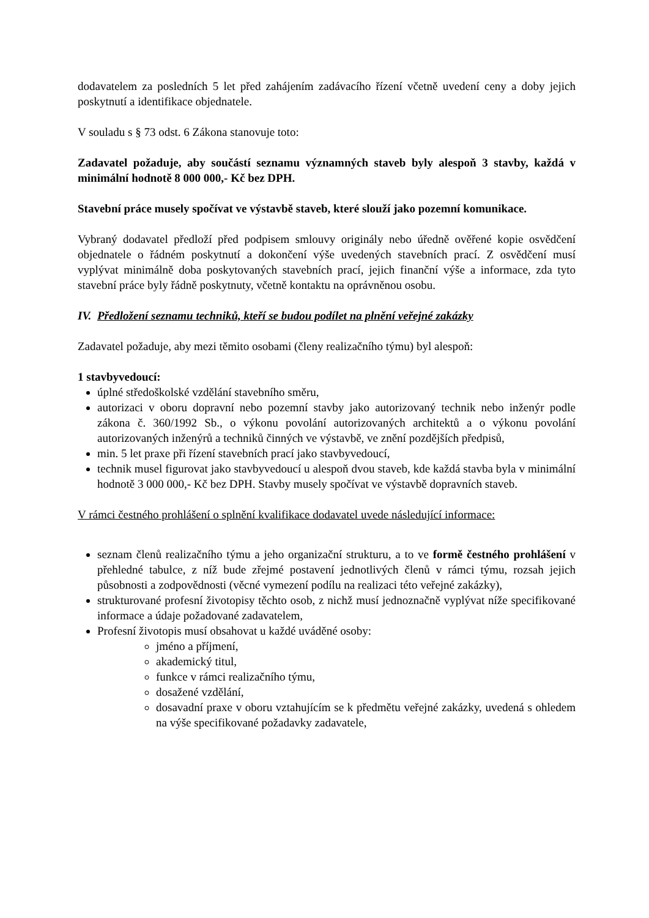dodavatelem za posledních 5 let před zahájením zadávacího řízení včetně uvedení ceny a doby jejich poskytnutí a identifikace objednatele.
V souladu s § 73 odst. 6 Zákona stanovuje toto:
Zadavatel požaduje, aby součástí seznamu významných staveb byly alespoň 3 stavby, každá v minimální hodnotě 8 000 000,- Kč bez DPH.
Stavební práce musely spočívat ve výstavbě staveb, které slouží jako pozemní komunikace.
Vybraný dodavatel předloží před podpisem smlouvy originály nebo úředně ověřené kopie osvědčení objednatele o řádném poskytnutí a dokončení výše uvedených stavebních prací. Z osvědčení musí vyplývat minimálně doba poskytovaných stavebních prací, jejich finanční výše a informace, zda tyto stavební práce byly řádně poskytnuty, včetně kontaktu na oprávněnou osobu.
IV. Předložení seznamu techniků, kteří se budou podílet na plnění veřejné zakázky
Zadavatel požaduje, aby mezi těmito osobami (členy realizačního týmu) byl alespoň:
1 stavbyvedoucí:
úplné středoškolské vzdělání stavebního směru,
autorizaci v oboru dopravní nebo pozemní stavby jako autorizovaný technik nebo inženýr podle zákona č. 360/1992 Sb., o výkonu povolání autorizovaných architektů a o výkonu povolání autorizovaných inženýrů a techniků činných ve výstavbě, ve znění pozdějších předpisů,
min. 5 let praxe při řízení stavebních prací jako stavbyvedoucí,
technik musel figurovat jako stavbyvedoucí u alespoň dvou staveb, kde každá stavba byla v minimální hodnotě 3 000 000,- Kč bez DPH. Stavby musely spočívat ve výstavbě dopravních staveb.
V rámci čestného prohlášení o splnění kvalifikace dodavatel uvede následující informace:
seznam členů realizačního týmu a jeho organizační strukturu, a to ve formě čestného prohlášení v přehledné tabulce, z níž bude zřejmé postavení jednotlivých členů v rámci týmu, rozsah jejich působnosti a zodpovědnosti (věcné vymezení podílu na realizaci této veřejné zakázky),
strukturované profesní životopisy těchto osob, z nichž musí jednoznačně vyplývat níže specifikované informace a údaje požadované zadavatelem,
Profesní životopis musí obsahovat u každé uváděné osoby:
jméno a příjmení,
akademický titul,
funkce v rámci realizačního týmu,
dosažené vzdělání,
dosavadní praxe v oboru vztahujícím se k předmětu veřejné zakázky, uvedená s ohledem na výše specifikované požadavky zadavatele,